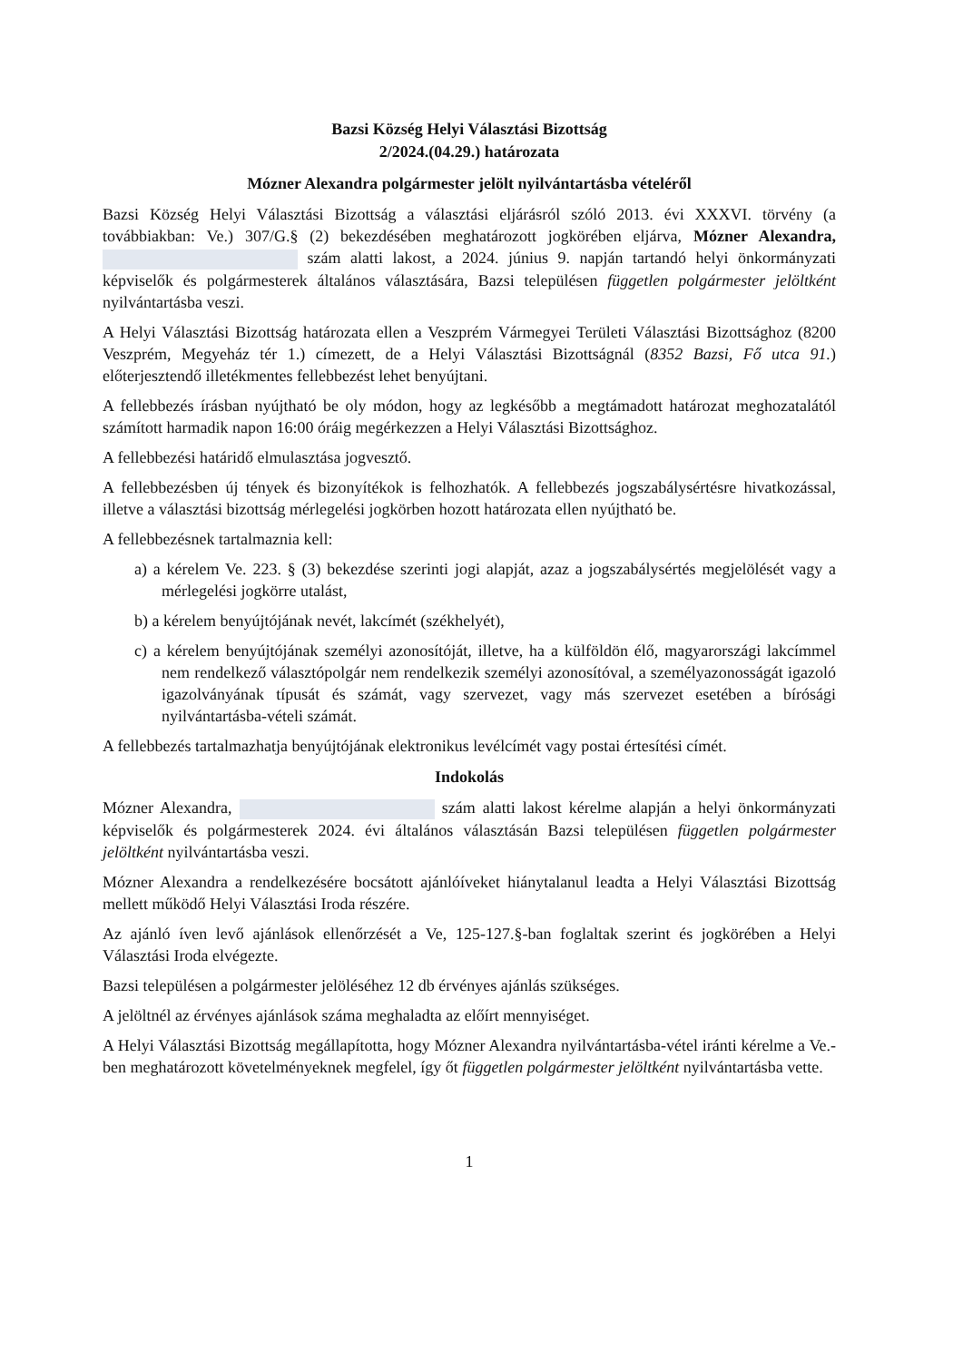Bazsi Község Helyi Választási Bizottság
2/2024.(04.29.) határozata
Mózner Alexandra polgármester jelölt nyilvántartásba vételéről
Bazsi Község Helyi Választási Bizottság a választási eljárásról szóló 2013. évi XXXVI. törvény (a továbbiakban: Ve.) 307/G.§ (2) bekezdésében meghatározott jogkörében eljárva, Mózner Alexandra, szám alatti lakost, a 2024. június 9. napján tartandó helyi önkormányzati képviselők és polgármesterek általános választására, Bazsi településen független polgármester jelöltként nyilvántartásba veszi.
A Helyi Választási Bizottság határozata ellen a Veszprém Vármegyei Területi Választási Bizottsághoz (8200 Veszprém, Megyeház tér 1.) címezett, de a Helyi Választási Bizottságnál (8352 Bazsi, Fő utca 91.) előterjesztendő illetékmentes fellebbezést lehet benyújtani.
A fellebbezés írásban nyújtható be oly módon, hogy az legkésőbb a megtámadott határozat meghozatalától számított harmadik napon 16:00 óráig megérkezzen a Helyi Választási Bizottsághoz.
A fellebbezési határidő elmulasztása jogvesztő.
A fellebbezésben új tények és bizonyítékok is felhozhatók. A fellebbezés jogszabálysértésre hivatkozással, illetve a választási bizottság mérlegelési jogkörben hozott határozata ellen nyújtható be.
A fellebbezésnek tartalmaznia kell:
a) a kérelem Ve. 223. § (3) bekezdése szerinti jogi alapját, azaz a jogszabálysértés megjelölését vagy a mérlegelési jogkörre utalást,
b) a kérelem benyújtójának nevét, lakcímét (székhelyét),
c) a kérelem benyújtójának személyi azonosítóját, illetve, ha a külföldön élő, magyarországi lakcímmel nem rendelkező választópolgár nem rendelkezik személyi azonosítóval, a személyazonosságát igazoló igazolványának típusát és számát, vagy szervezet, vagy más szervezet esetében a bírósági nyilvántartásba-vételi számát.
A fellebbezés tartalmazhatja benyújtójának elektronikus levélcímét vagy postai értesítési címét.
Indokolás
Mózner Alexandra, szám alatti lakost kérelme alapján a helyi önkormányzati képviselők és polgármesterek 2024. évi általános választásán Bazsi településen független polgármester jelöltként nyilvántartásba veszi.
Mózner Alexandra a rendelkezésére bocsátott ajánlóíveket hiánytalanul leadta a Helyi Választási Bizottság mellett működő Helyi Választási Iroda részére.
Az ajánló íven levő ajánlások ellenőrzését a Ve, 125-127.§-ban foglaltak szerint és jogkörében a Helyi Választási Iroda elvégezte.
Bazsi településen a polgármester jelöléséhez 12 db érvényes ajánlás szükséges.
A jelöltnél az érvényes ajánlások száma meghaladta az előírt mennyiséget.
A Helyi Választási Bizottság megállapította, hogy Mózner Alexandra nyilvántartásba-vétel iránti kérelme a Ve.-ben meghatározott követelményeknek megfelel, így őt független polgármester jelöltként nyilvántartásba vette.
1